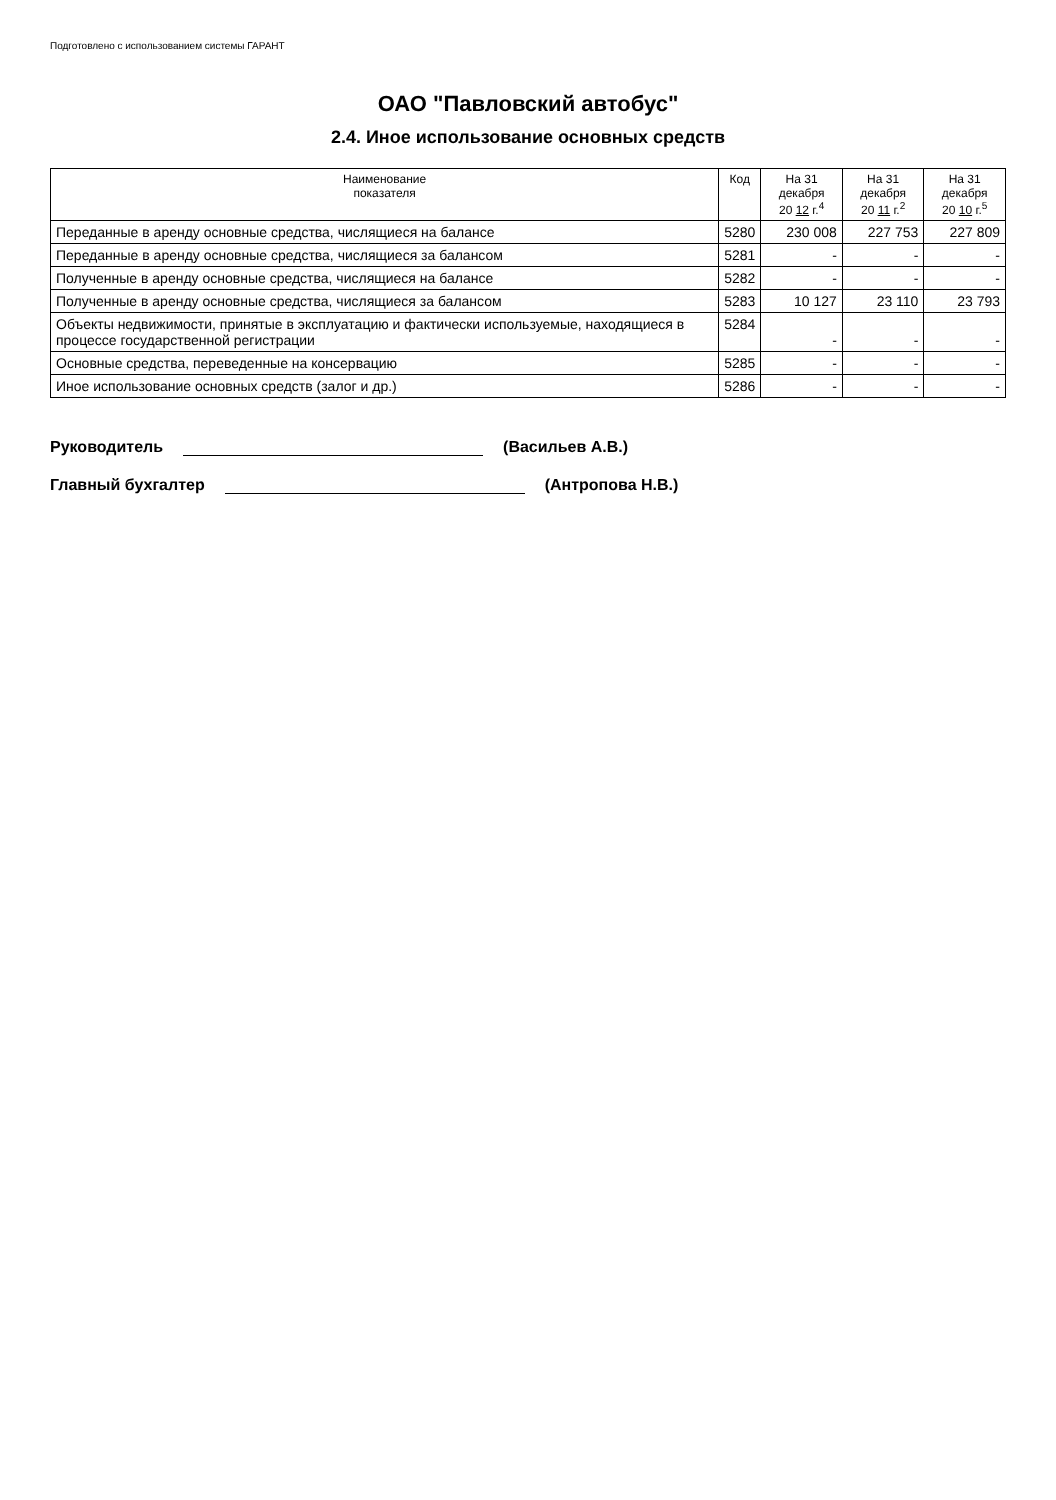Подготовлено с использованием системы ГАРАНТ
ОАО "Павловский автобус"
2.4. Иное использование основных средств
| Наименование показателя | Код | На 31 декабря 20 12 г.<sup>4</sup> | На 31 декабря 20 11 г.<sup>2</sup> | На 31 декабря 20 10 г.<sup>5</sup> |
| --- | --- | --- | --- | --- |
| Переданные в аренду основные средства, числящиеся на балансе | 5280 | 230 008 | 227 753 | 227 809 |
| Переданные в аренду основные средства, числящиеся за балансом | 5281 | - | - | - |
| Полученные в аренду основные средства, числящиеся на балансе | 5282 | - | - | - |
| Полученные в аренду основные средства, числящиеся за балансом | 5283 | 10 127 | 23 110 | 23 793 |
| Объекты недвижимости, принятые в эксплуатацию и фактически используемые, находящиеся в процессе государственной регистрации | 5284 | - | - | - |
| Основные средства, переведенные на консервацию | 5285 | - | - | - |
| Иное использование основных средств (залог и др.) | 5286 | - | - | - |
Руководитель (Васильев А.В.)
Главный бухгалтер (Антропова Н.В.)